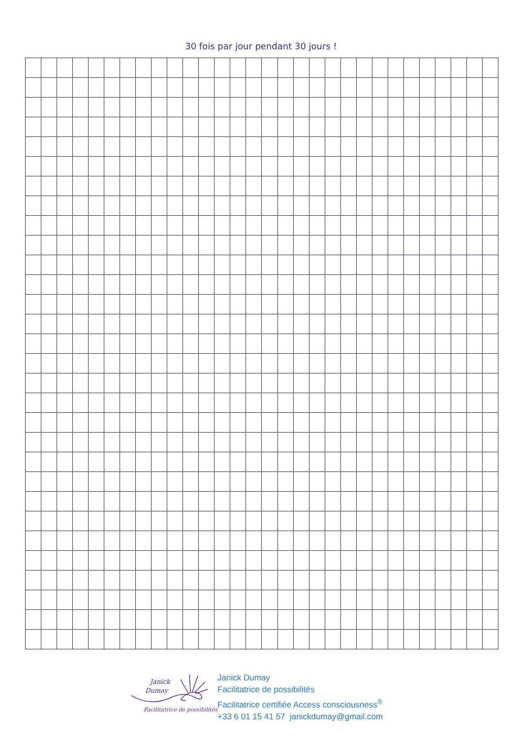30 fois par jour pendant 30 jours !
Janick
Dumay
Facilitatrice de possibilités
Janick Dumay
Facilitatrice de possibilités
Facilitatrice certifiée Access consciousness<sup>®</sup>
+33 6 01 15 41 57 janickdumay@gmail.com